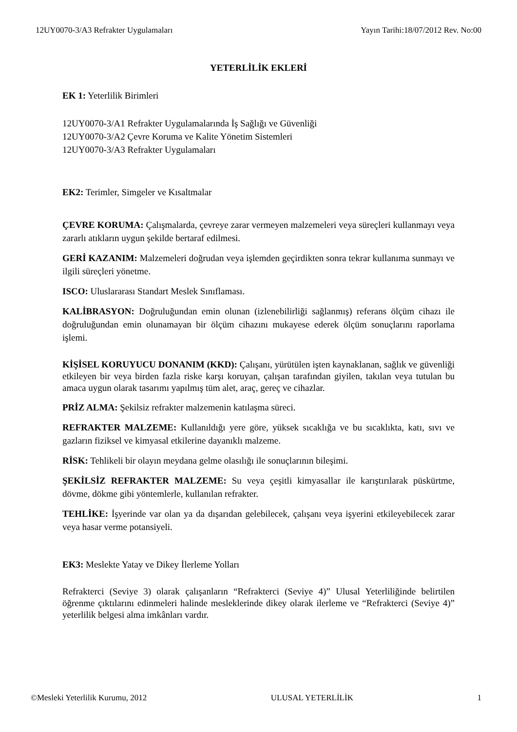12UY0070-3/A3 Refrakter Uygulamaları Yayın Tarihi:18/07/2012 Rev. No:00
YETERLİLİK EKLERİ
EK 1: Yeterlilik Birimleri
12UY0070-3/A1 Refrakter Uygulamalarında İş Sağlığı ve Güvenliği
12UY0070-3/A2 Çevre Koruma ve Kalite Yönetim Sistemleri
12UY0070-3/A3 Refrakter Uygulamaları
EK2: Terimler, Simgeler ve Kısaltmalar
ÇEVRE KORUMA: Çalışmalarda, çevreye zarar vermeyen malzemeleri veya süreçleri kullanmayı veya zararlı atıkların uygun şekilde bertaraf edilmesi.
GERİ KAZANIM: Malzemeleri doğrudan veya işlemden geçirdikten sonra tekrar kullanıma sunmayı ve ilgili süreçleri yönetme.
ISCO: Uluslararası Standart Meslek Sınıflaması.
KALİBRASYON: Doğruluğundan emin olunan (izlenebilirliği sağlanmış) referans ölçüm cihazı ile doğruluğundan emin olunamayan bir ölçüm cihazını mukayese ederek ölçüm sonuçlarını raporlama işlemi.
KİŞİSEL KORUYUCU DONANIM (KKD): Çalışanı, yürütülen işten kaynaklanan, sağlık ve güvenliği etkileyen bir veya birden fazla riske karşı koruyan, çalışan tarafından giyilen, takılan veya tutulan bu amaca uygun olarak tasarımı yapılmış tüm alet, araç, gereç ve cihazlar.
PRİZ ALMA: Şekilsiz refrakter malzemenin katılaşma süreci.
REFRAKTER MALZEME: Kullanıldığı yere göre, yüksek sıcaklığa ve bu sıcaklıkta, katı, sıvı ve gazların fiziksel ve kimyasal etkilerine dayanıklı malzeme.
RİSK: Tehlikeli bir olayın meydana gelme olasılığı ile sonuçlarının bileşimi.
ŞEKİLSİZ REFRAKTER MALZEME: Su veya çeşitli kimyasallar ile karıştırılarak püskürtme, dövme, dökme gibi yöntemlerle, kullanılan refrakter.
TEHLİKE: İşyerinde var olan ya da dışarıdan gelebilecek, çalışanı veya işyerini etkileyebilecek zarar veya hasar verme potansiyeli.
EK3: Meslekte Yatay ve Dikey İlerleme Yolları
Refrakterci (Seviye 3) olarak çalışanların “Refrakterci (Seviye 4)” Ulusal Yeterliliğinde belirtilen öğrenme çıktılarını edinmeleri halinde mesleklerinde dikey olarak ilerleme ve “Refrakterci (Seviye 4)” yeterlilik belgesi alma imkânları vardır.
©Mesleki Yeterlilik Kurumu, 2012 ULUSAL YETERLİLİK 1